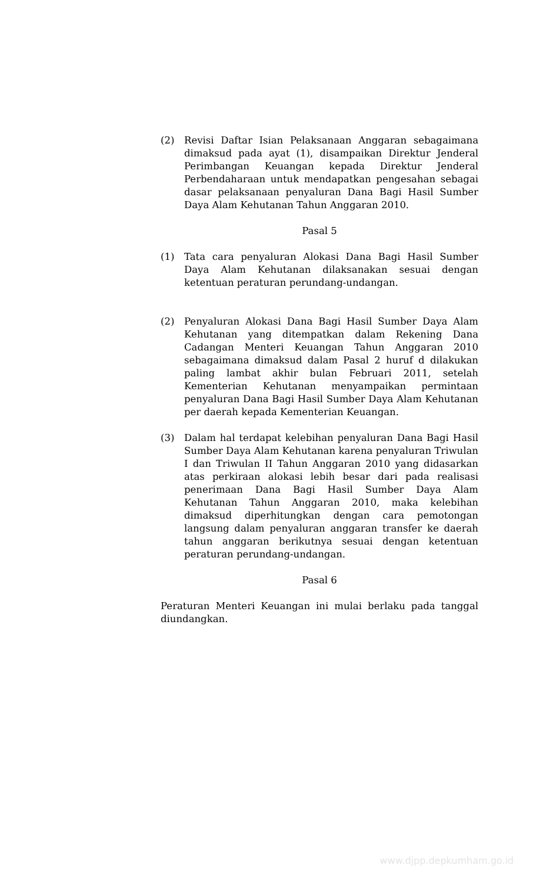(2) Revisi Daftar Isian Pelaksanaan Anggaran sebagaimana dimaksud pada ayat (1), disampaikan Direktur Jenderal Perimbangan Keuangan kepada Direktur Jenderal Perbendaharaan untuk mendapatkan pengesahan sebagai dasar pelaksanaan penyaluran Dana Bagi Hasil Sumber Daya Alam Kehutanan Tahun Anggaran 2010.
Pasal 5
(1) Tata cara penyaluran Alokasi Dana Bagi Hasil Sumber Daya Alam Kehutanan dilaksanakan sesuai dengan ketentuan peraturan perundang-undangan.
(2) Penyaluran Alokasi Dana Bagi Hasil Sumber Daya Alam Kehutanan yang ditempatkan dalam Rekening Dana Cadangan Menteri Keuangan Tahun Anggaran 2010 sebagaimana dimaksud dalam Pasal 2 huruf d dilakukan paling lambat akhir bulan Februari 2011, setelah Kementerian Kehutanan menyampaikan permintaan penyaluran Dana Bagi Hasil Sumber Daya Alam Kehutanan per daerah kepada Kementerian Keuangan.
(3) Dalam hal terdapat kelebihan penyaluran Dana Bagi Hasil Sumber Daya Alam Kehutanan karena penyaluran Triwulan I dan Triwulan II Tahun Anggaran 2010 yang didasarkan atas perkiraan alokasi lebih besar dari pada realisasi penerimaan Dana Bagi Hasil Sumber Daya Alam Kehutanan Tahun Anggaran 2010, maka kelebihan dimaksud diperhitungkan dengan cara pemotongan langsung dalam penyaluran anggaran transfer ke daerah tahun anggaran berikutnya sesuai dengan ketentuan peraturan perundang-undangan.
Pasal 6
Peraturan Menteri Keuangan ini mulai berlaku pada tanggal diundangkan.
www.djpp.depkumham.go.id